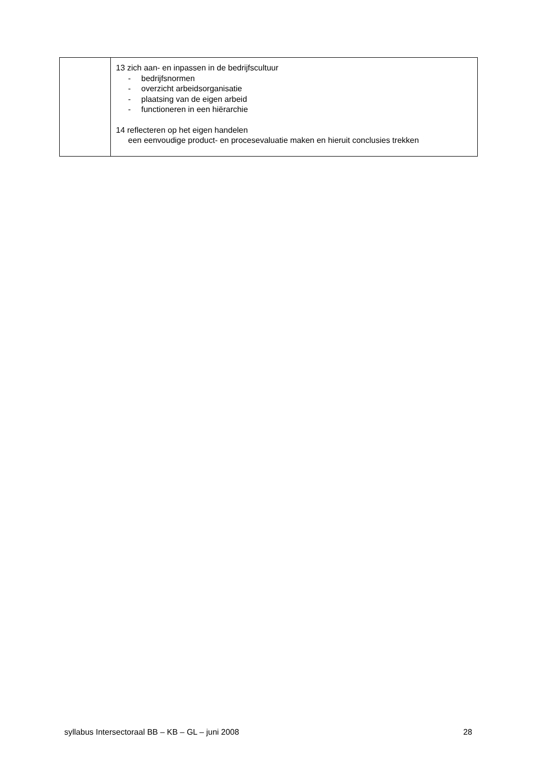| | 13 zich aan- en inpassen in de bedrijfscultuur - bedrijfsnormen - overzicht arbeidsorganisatie - plaatsing van de eigen arbeid - functioneren in een hiërarchie 14 reflecteren op het eigen handelen een eenvoudige product- en procesevaluatie maken en hieruit conclusies trekken |
syllabus Intersectoraal BB – KB – GL – juni 2008 28